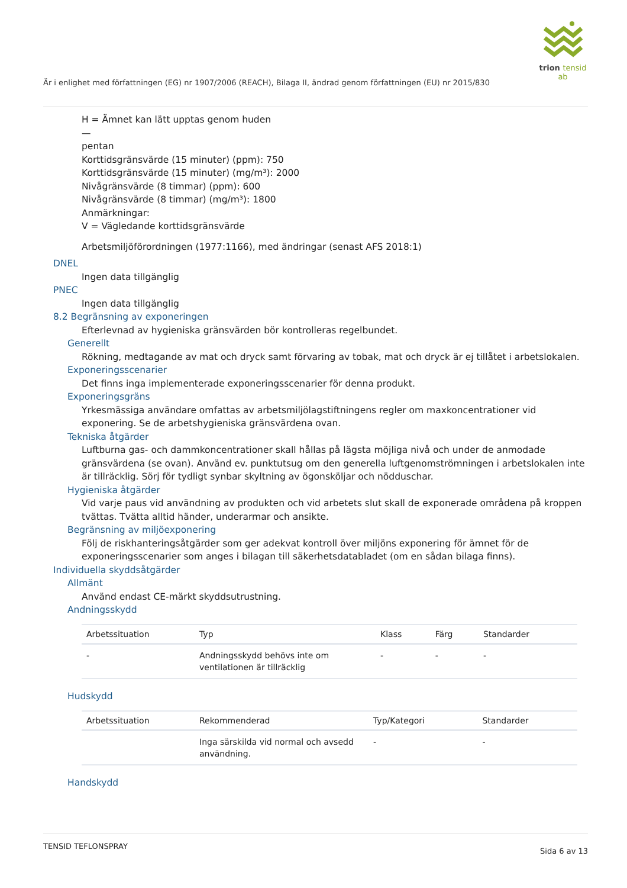trion tensid ab
Är i enlighet med författningen (EG) nr 1907/2006 (REACH), Bilaga II, ändrad genom författningen (EU) nr 2015/830
H = Ämnet kan lätt upptas genom huden
—
pentan
Korttidsgränsvärde (15 minuter) (ppm): 750
Korttidsgränsvärde (15 minuter) (mg/m³): 2000
Nivågränsvärde (8 timmar) (ppm): 600
Nivågränsvärde (8 timmar) (mg/m³): 1800
Anmärkningar:
V = Vägledande korttidsgränsvärde
Arbetsmiljöförordningen (1977:1166), med ändringar (senast AFS 2018:1)
DNEL
Ingen data tillgänglig
PNEC
Ingen data tillgänglig
8.2 Begränsning av exponeringen
Efterlevnad av hygieniska gränsvärden bör kontrolleras regelbundet.
Generellt
Rökning, medtagande av mat och dryck samt förvaring av tobak, mat och dryck är ej tillåtet i arbetslokalen.
Exponeringsscenarier
Det finns inga implementerade exponeringsscenarier för denna produkt.
Exponeringsgräns
Yrkesmässiga användare omfattas av arbetsmiljölagstiftningens regler om maxkoncentrationer vid exponering. Se de arbetshygieniska gränsvärdena ovan.
Tekniska åtgärder
Luftburna gas- och dammkoncentrationer skall hållas på lägsta möjliga nivå och under de anmodade gränsvärdena (se ovan). Använd ev. punktutsug om den generella luftgenomströmningen i arbetslokalen inte är tillräcklig. Sörj för tydligt synbar skyltning av ögonsköljar och nödduschar.
Hygieniska åtgärder
Vid varje paus vid användning av produkten och vid arbetets slut skall de exponerade områdena på kroppen tvättas. Tvätta alltid händer, underarmar och ansikte.
Begränsning av miljöexponering
Följ de riskhanteringsåtgärder som ger adekvat kontroll över miljöns exponering för ämnet för de exponeringsscenarier som anges i bilagan till säkerhetsdatabladet (om en sådan bilaga finns).
Individuella skyddsåtgärder
Allmänt
Använd endast CE-märkt skyddsutrustning.
Andningsskydd
| Arbetssituation | Typ | Klass | Färg | Standarder |
| --- | --- | --- | --- | --- |
| - | Andningsskydd behövs inte om ventilationen är tillräcklig | - | - | - |
Hudskydd
| Arbetssituation | Rekommenderad | Typ/Kategori | Standarder |
| --- | --- | --- | --- |
| | Inga särskilda vid normal och avsedd användning. | - | - |
Handskydd
TENSID TEFLONSPRAY Sida 6 av 13